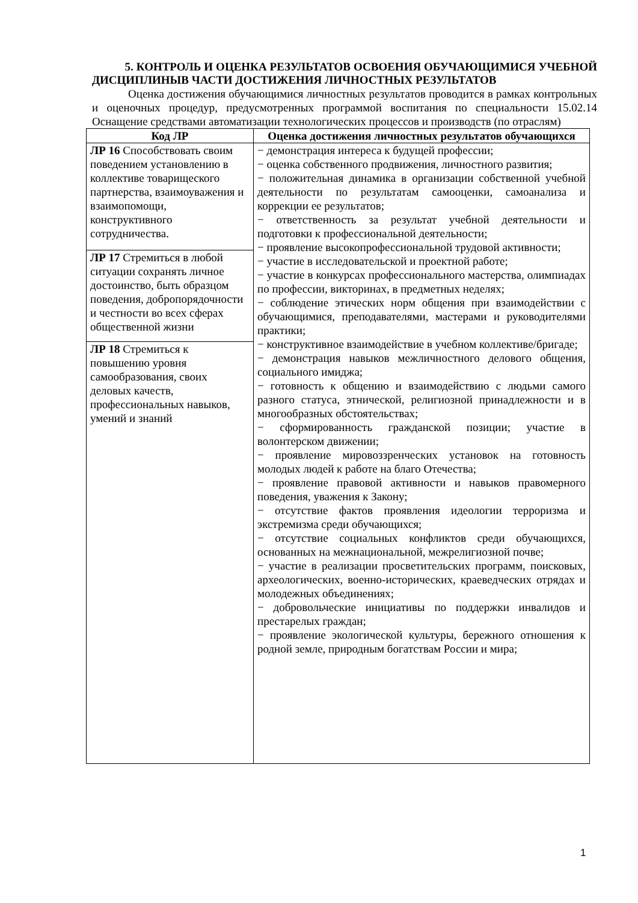5. КОНТРОЛЬ И ОЦЕНКА РЕЗУЛЬТАТОВ ОСВОЕНИЯ ОБУЧАЮЩИМИСЯ УЧЕБНОЙ ДИСЦИПЛИНЫВ ЧАСТИ ДОСТИЖЕНИЯ ЛИЧНОСТНЫХ РЕЗУЛЬТАТОВ
Оценка достижения обучающимися личностных результатов проводится в рамках контрольных и оценочных процедур, предусмотренных программой воспитания по специальности 15.02.14 Оснащение средствами автоматизации технологических процессов и производств (по отраслям)
| Код ЛР | Оценка достижения личностных результатов обучающихся |
| --- | --- |
| ЛР 16 Способствовать своим поведением установлению в коллективе товарищеского партнерства, взаимоуважения и взаимопомощи, конструктивного сотрудничества. | − демонстрация интереса к будущей профессии; − оценка собственного продвижения, личностного развития; − положительная динамика в организации собственной учебной деятельности по результатам самооценки, самоанализа и коррекции ее результатов; − ответственность за результат учебной деятельности и подготовки к профессиональной деятельности; − проявление высокопрофессиональной трудовой активности; − участие в исследовательской и проектной работе; − участие в конкурсах профессионального мастерства, олимпиадах по профессии, викторинах, в предметных неделях; − соблюдение этических норм общения при взаимодействии с обучающимися, преподавателями, мастерами и руководителями практики; − конструктивное взаимодействие в учебном коллективе/бригаде; − демонстрация навыков межличностного делового общения, социального имиджа; − готовность к общению и взаимодействию с людьми самого разного статуса, этнической, религиозной принадлежности и в многообразных обстоятельствах; − сформированность гражданской позиции; участие в волонтерском движении; − проявление мировоззренческих установок на готовность молодых людей к работе на благо Отечества; − проявление правовой активности и навыков правомерного поведения, уважения к Закону; − отсутствие фактов проявления идеологии терроризма и экстремизма среди обучающихся; − отсутствие социальных конфликтов среди обучающихся, основанных на межнациональной, межрелигиозной почве; − участие в реализации просветительских программ, поисковых, археологических, военно-исторических, краеведческих отрядах и молодежных объединениях; − добровольческие инициативы по поддержки инвалидов и престарелых граждан; − проявление экологической культуры, бережного отношения к родной земле, природным богатствам России и мира; |
| ЛР 17 Стремиться в любой ситуации сохранять личное достоинство, быть образцом поведения, добропорядочности и честности во всех сферах общественной жизни | |
| ЛР 18 Стремиться к повышению уровня самообразования, своих деловых качеств, профессиональных навыков, умений и знаний | |
1